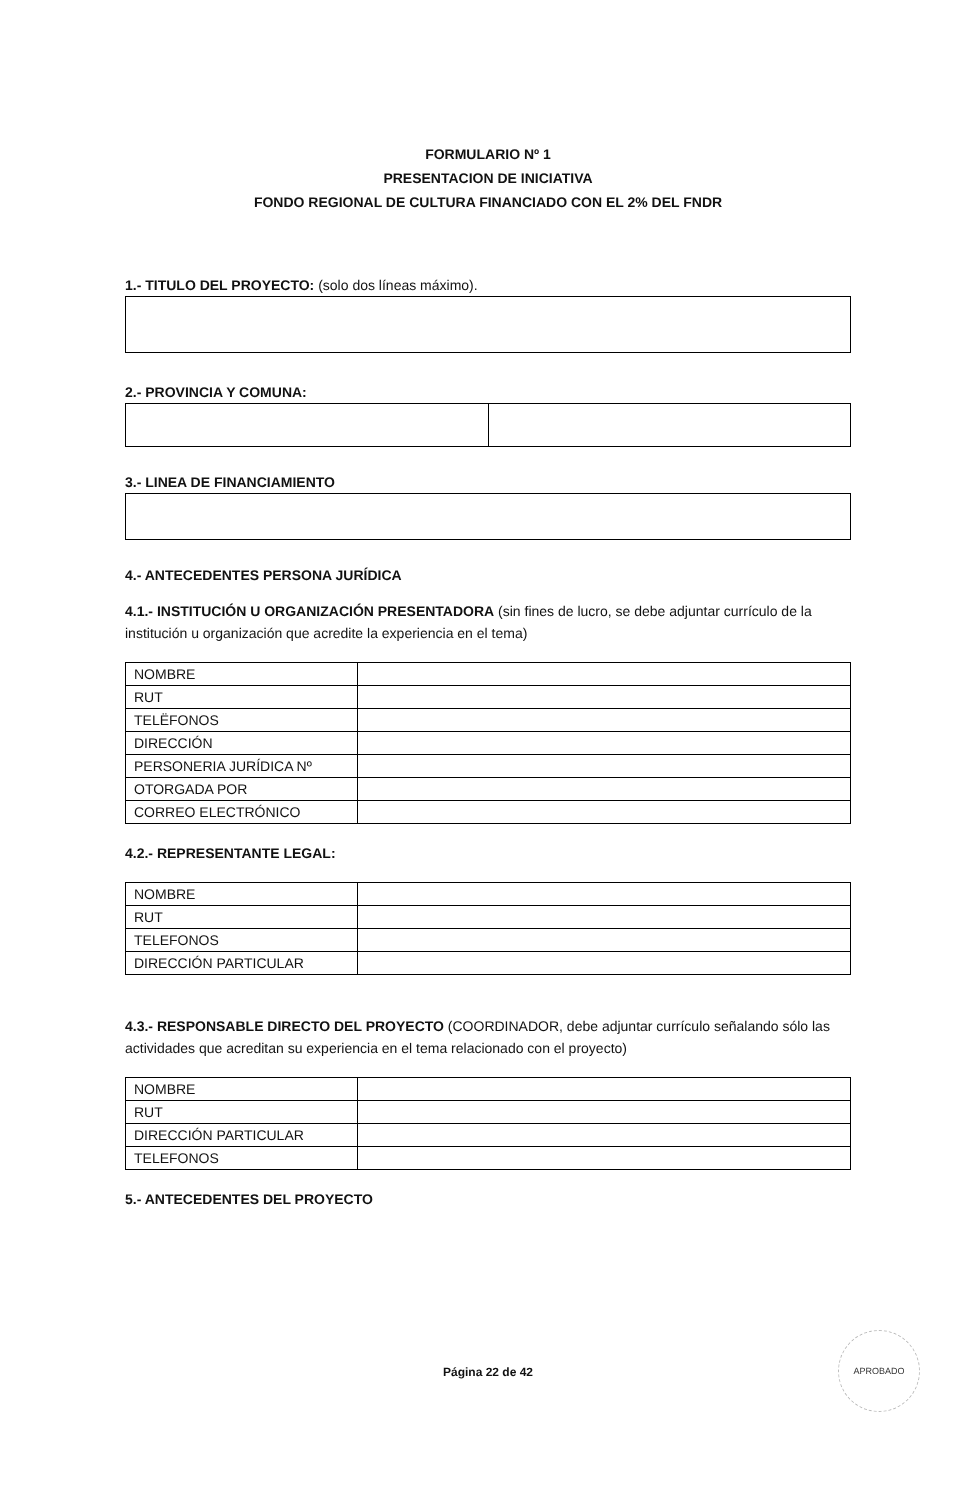FORMULARIO Nº 1
PRESENTACION DE INICIATIVA
FONDO REGIONAL DE CULTURA FINANCIADO CON EL 2% DEL FNDR
1.- TITULO DEL PROYECTO: (solo dos líneas máximo).
2.- PROVINCIA Y COMUNA:
3.- LINEA DE FINANCIAMIENTO
4.- ANTECEDENTES PERSONA JURÍDICA
4.1.- INSTITUCIÓN U ORGANIZACIÓN PRESENTADORA (sin fines de lucro, se debe adjuntar currículo de la institución u organización que acredite la experiencia en el tema)
| NOMBRE | |
| RUT | |
| TELËFONOS | |
| DIRECCIÓN | |
| PERSONERIA JURÍDICA Nº | |
| OTORGADA POR | |
| CORREO ELECTRÓNICO | |
4.2.- REPRESENTANTE LEGAL:
| NOMBRE | |
| RUT | |
| TELEFONOS | |
| DIRECCIÓN PARTICULAR | |
4.3.- RESPONSABLE DIRECTO DEL PROYECTO (COORDINADOR, debe adjuntar currículo señalando sólo las actividades que acreditan su experiencia en el tema relacionado con el proyecto)
| NOMBRE | |
| RUT | |
| DIRECCIÓN PARTICULAR | |
| TELEFONOS | |
5.- ANTECEDENTES DEL PROYECTO
Página 22 de 42
APROBADO